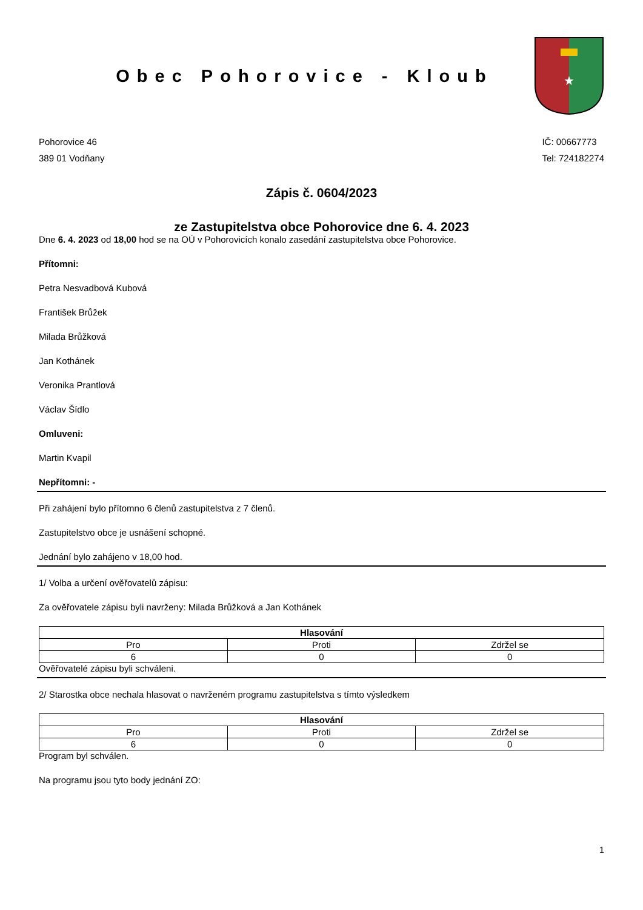Obec Pohorovice - Kloub
★
Pohorovice 46
389 01 Vodňany
IČ: 00667773
Tel: 724182274
Zápis č. 0604/2023
ze Zastupitelstva obce Pohorovice dne 6. 4. 2023
Dne 6. 4. 2023 od 18,00 hod se na OÚ v Pohorovicích konalo zasedání zastupitelstva obce Pohorovice.
Přítomni:
Petra Nesvadbová Kubová
František Brůžek
Milada Brůžková
Jan Kothánek
Veronika Prantlová
Václav Šídlo
Omluveni:
Martin Kvapil
Nepřítomni: -
Při zahájení bylo přítomno 6 členů zastupitelstva z 7 členů.
Zastupitelstvo obce je usnášení schopné.
Jednání bylo zahájeno v 18,00 hod.
1/ Volba a určení ověřovatelů zápisu:
Za ověřovatele zápisu byli navrženy: Milada Brůžková a Jan Kothánek
| Hlasování | | |
| --- | --- | --- |
| Pro | Proti | Zdržel se |
| 6 | 0 | 0 |
Ověřovatelé zápisu byli schváleni.
2/ Starostka obce nechala hlasovat o navrženém programu zastupitelstva s tímto výsledkem
| Hlasování | | |
| --- | --- | --- |
| Pro | Proti | Zdržel se |
| 6 | 0 | 0 |
Program byl schválen.
Na programu jsou tyto body jednání ZO:
1